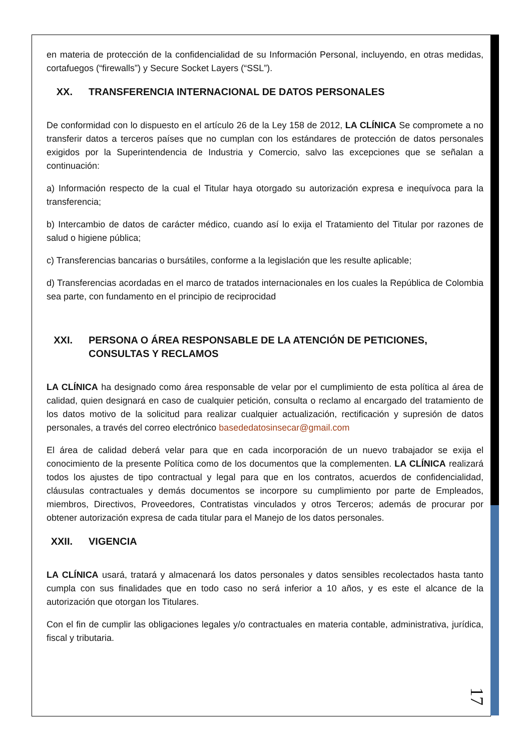en materia de protección de la confidencialidad de su Información Personal, incluyendo, en otras medidas, cortafuegos (“firewalls”) y Secure Socket Layers (“SSL”).
XX. TRANSFERENCIA INTERNACIONAL DE DATOS PERSONALES
De conformidad con lo dispuesto en el artículo 26 de la Ley 158 de 2012, LA CLÍNICA Se compromete a no transferir datos a terceros países que no cumplan con los estándares de protección de datos personales exigidos por la Superintendencia de Industria y Comercio, salvo las excepciones que se señalan a continuación:
a) Información respecto de la cual el Titular haya otorgado su autorización expresa e inequívoca para la transferencia;
b) Intercambio de datos de carácter médico, cuando así lo exija el Tratamiento del Titular por razones de salud o higiene pública;
c) Transferencias bancarias o bursátiles, conforme a la legislación que les resulte aplicable;
d) Transferencias acordadas en el marco de tratados internacionales en los cuales la República de Colombia sea parte, con fundamento en el principio de reciprocidad
XXI. PERSONA O ÁREA RESPONSABLE DE LA ATENCIÓN DE PETICIONES, CONSULTAS Y RECLAMOS
LA CLÍNICA ha designado como área responsable de velar por el cumplimiento de esta política al área de calidad, quien designará en caso de cualquier petición, consulta o reclamo al encargado del tratamiento de los datos motivo de la solicitud para realizar cualquier actualización, rectificación y supresión de datos personales, a través del correo electrónico basededatosinsecar@gmail.com
El área de calidad deberá velar para que en cada incorporación de un nuevo trabajador se exija el conocimiento de la presente Política como de los documentos que la complementen. LA CLÍNICA realizará todos los ajustes de tipo contractual y legal para que en los contratos, acuerdos de confidencialidad, cláusulas contractuales y demás documentos se incorpore su cumplimiento por parte de Empleados, miembros, Directivos, Proveedores, Contratistas vinculados y otros Terceros; además de procurar por obtener autorización expresa de cada titular para el Manejo de los datos personales.
XXII. VIGENCIA
LA CLÍNICA usará, tratará y almacenará los datos personales y datos sensibles recolectados hasta tanto cumpla con sus finalidades que en todo caso no será inferior a 10 años, y es este el alcance de la autorización que otorgan los Titulares.
Con el fin de cumplir las obligaciones legales y/o contractuales en materia contable, administrativa, jurídica, fiscal y tributaria.
17